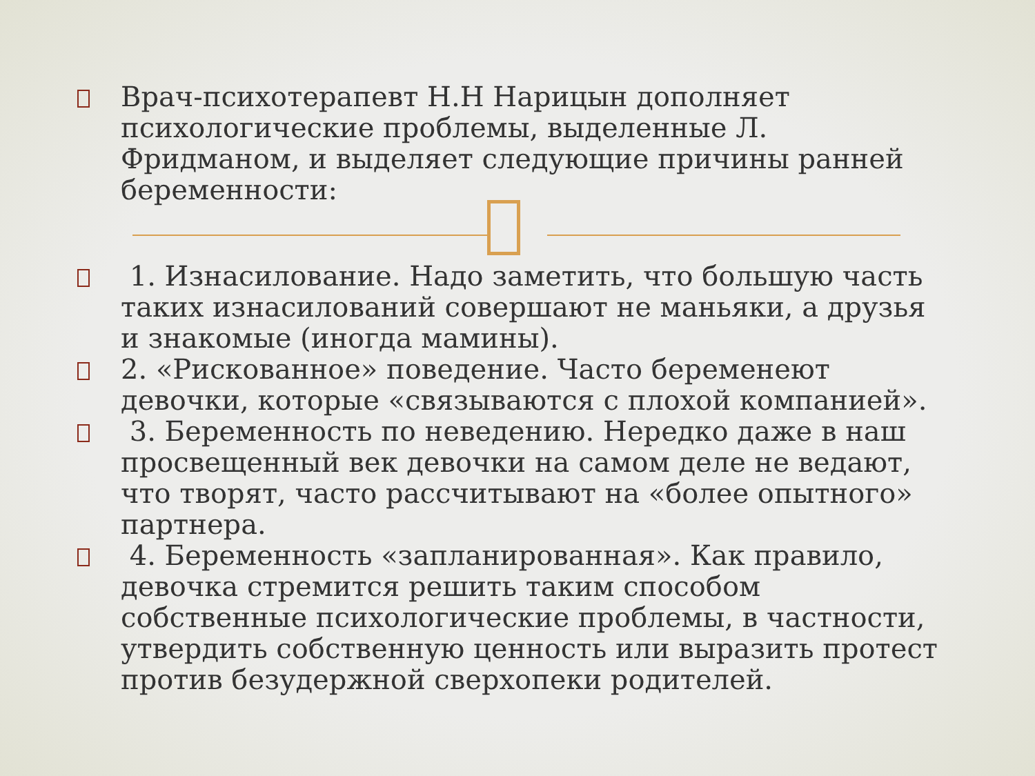Врач-психотерапевт Н.Н Нарицын дополняет психологические проблемы, выделенные Л. Фридманом, и выделяет следующие причины ранней беременности:
1. Изнасилование. Надо заметить, что большую часть таких изнасилований совершают не маньяки, а друзья и знакомые (иногда мамины).
2. «Рискованное» поведение. Часто беременеют девочки, которые «связываются с плохой компанией».
3. Беременность по неведению. Нередко даже в наш просвещенный век девочки на самом деле не ведают, что творят, часто рассчитывают на «более опытного» партнера.
4. Беременность «запланированная». Как правило, девочка стремится решить таким способом собственные психологические проблемы, в частности, утвердить собственную ценность или выразить протест против безудержной сверхопеки родителей.